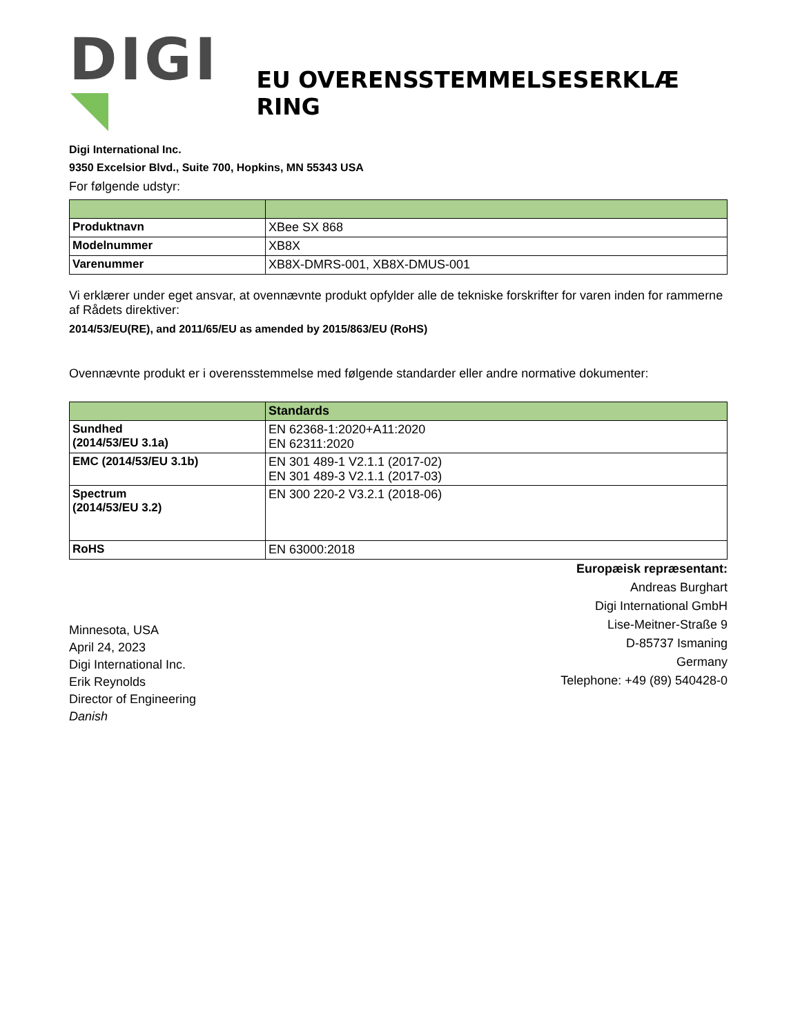DIGI
EU OVERENSSTEMMELSESERKLÆ RING
Digi International Inc.
9350 Excelsior Blvd., Suite 700, Hopkins, MN 55343 USA
For følgende udstyr:
| Produktnavn | XBee SX 868 |
| Modelnummer | XB8X |
| Varenummer | XB8X-DMRS-001, XB8X-DMUS-001 |
Vi erklærer under eget ansvar, at ovennævnte produkt opfylder alle de tekniske forskrifter for varen inden for rammerne af Rådets direktiver:
2014/53/EU(RE), and 2011/65/EU as amended by 2015/863/EU (RoHS)
Ovennævnte produkt er i overensstemmelse med følgende standarder eller andre normative dokumenter:
| | Standards |
| --- | --- |
| Sundhed (2014/53/EU 3.1a) | EN 62368-1:2020+A11:2020 EN 62311:2020 |
| EMC (2014/53/EU 3.1b) | EN 301 489-1 V2.1.1 (2017-02) EN 301 489-3 V2.1.1 (2017-03) |
| Spectrum (2014/53/EU 3.2) | EN 300 220-2 V3.2.1 (2018-06) |
| RoHS | EN 63000:2018 |
Minnesota, USA
April 24, 2023
Digi International Inc.
Erik Reynolds
Director of Engineering
Danish
Europæisk repræsentant:
Andreas Burghart
Digi International GmbH
Lise-Meitner-Straße 9
D-85737 Ismaning
Germany
Telephone: +49 (89) 540428-0